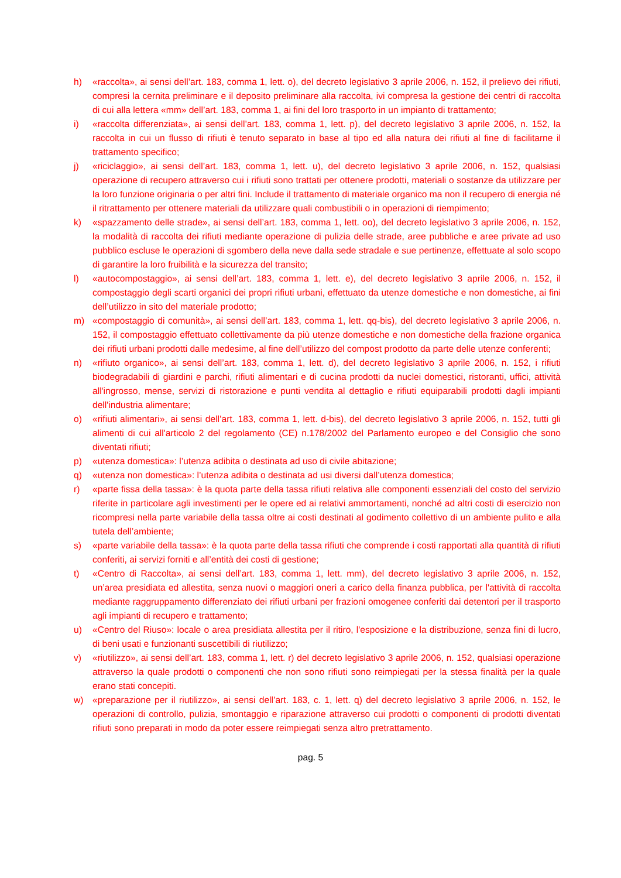h) «raccolta», ai sensi dell’art. 183, comma 1, lett. o), del decreto legislativo 3 aprile 2006, n. 152, il prelievo dei rifiuti, compresi la cernita preliminare e il deposito preliminare alla raccolta, ivi compresa la gestione dei centri di raccolta di cui alla lettera «mm» dell’art. 183, comma 1, ai fini del loro trasporto in un impianto di trattamento;
i) «raccolta differenziata», ai sensi dell’art. 183, comma 1, lett. p), del decreto legislativo 3 aprile 2006, n. 152, la raccolta in cui un flusso di rifiuti è tenuto separato in base al tipo ed alla natura dei rifiuti al fine di facilitarne il trattamento specifico;
j) «riciclaggio», ai sensi dell’art. 183, comma 1, lett. u), del decreto legislativo 3 aprile 2006, n. 152, qualsiasi operazione di recupero attraverso cui i rifiuti sono trattati per ottenere prodotti, materiali o sostanze da utilizzare per la loro funzione originaria o per altri fini. Include il trattamento di materiale organico ma non il recupero di energia né il ritrattamento per ottenere materiali da utilizzare quali combustibili o in operazioni di riempimento;
k) «spazzamento delle strade», ai sensi dell’art. 183, comma 1, lett. oo), del decreto legislativo 3 aprile 2006, n. 152, la modalità di raccolta dei rifiuti mediante operazione di pulizia delle strade, aree pubbliche e aree private ad uso pubblico escluse le operazioni di sgombero della neve dalla sede stradale e sue pertinenze, effettuate al solo scopo di garantire la loro fruibilità e la sicurezza del transito;
l) «autocompostaggio», ai sensi dell’art. 183, comma 1, lett. e), del decreto legislativo 3 aprile 2006, n. 152, il compostaggio degli scarti organici dei propri rifiuti urbani, effettuato da utenze domestiche e non domestiche, ai fini dell’utilizzo in sito del materiale prodotto;
m) «compostaggio di comunità», ai sensi dell’art. 183, comma 1, lett. qq-bis), del decreto legislativo 3 aprile 2006, n. 152, il compostaggio effettuato collettivamente da più utenze domestiche e non domestiche della frazione organica dei rifiuti urbani prodotti dalle medesime, al fine dell’utilizzo del compost prodotto da parte delle utenze conferenti;
n) «rifiuto organico», ai sensi dell’art. 183, comma 1, lett. d), del decreto legislativo 3 aprile 2006, n. 152, i rifiuti biodegradabili di giardini e parchi, rifiuti alimentari e di cucina prodotti da nuclei domestici, ristoranti, uffici, attività all'ingrosso, mense, servizi di ristorazione e punti vendita al dettaglio e rifiuti equiparabili prodotti dagli impianti dell'industria alimentare;
o) «rifiuti alimentari», ai sensi dell’art. 183, comma 1, lett. d-bis), del decreto legislativo 3 aprile 2006, n. 152, tutti gli alimenti di cui all'articolo 2 del regolamento (CE) n.178/2002 del Parlamento europeo e del Consiglio che sono diventati rifiuti;
p) «utenza domestica»: l’utenza adibita o destinata ad uso di civile abitazione;
q) «utenza non domestica»: l’utenza adibita o destinata ad usi diversi dall’utenza domestica;
r) «parte fissa della tassa»: è la quota parte della tassa rifiuti relativa alle componenti essenziali del costo del servizio riferite in particolare agli investimenti per le opere ed ai relativi ammortamenti, nonché ad altri costi di esercizio non ricompresi nella parte variabile della tassa oltre ai costi destinati al godimento collettivo di un ambiente pulito e alla tutela dell’ambiente;
s) «parte variabile della tassa»: è la quota parte della tassa rifiuti che comprende i costi rapportati alla quantità di rifiuti conferiti, ai servizi forniti e all’entità dei costi di gestione;
t) «Centro di Raccolta», ai sensi dell’art. 183, comma 1, lett. mm), del decreto legislativo 3 aprile 2006, n. 152, un’area presidiata ed allestita, senza nuovi o maggiori oneri a carico della finanza pubblica, per l'attività di raccolta mediante raggruppamento differenziato dei rifiuti urbani per frazioni omogenee conferiti dai detentori per il trasporto agli impianti di recupero e trattamento;
u) «Centro del Riuso»: locale o area presidiata allestita per il ritiro, l'esposizione e la distribuzione, senza fini di lucro, di beni usati e funzionanti suscettibili di riutilizzo;
v) «riutilizzo», ai sensi dell’art. 183, comma 1, lett. r) del decreto legislativo 3 aprile 2006, n. 152, qualsiasi operazione attraverso la quale prodotti o componenti che non sono rifiuti sono reimpiegati per la stessa finalità per la quale erano stati concepiti.
w) «preparazione per il riutilizzo», ai sensi dell’art. 183, c. 1, lett. q) del decreto legislativo 3 aprile 2006, n. 152, le operazioni di controllo, pulizia, smontaggio e riparazione attraverso cui prodotti o componenti di prodotti diventati rifiuti sono preparati in modo da poter essere reimpiegati senza altro pretrattamento.
pag. 5